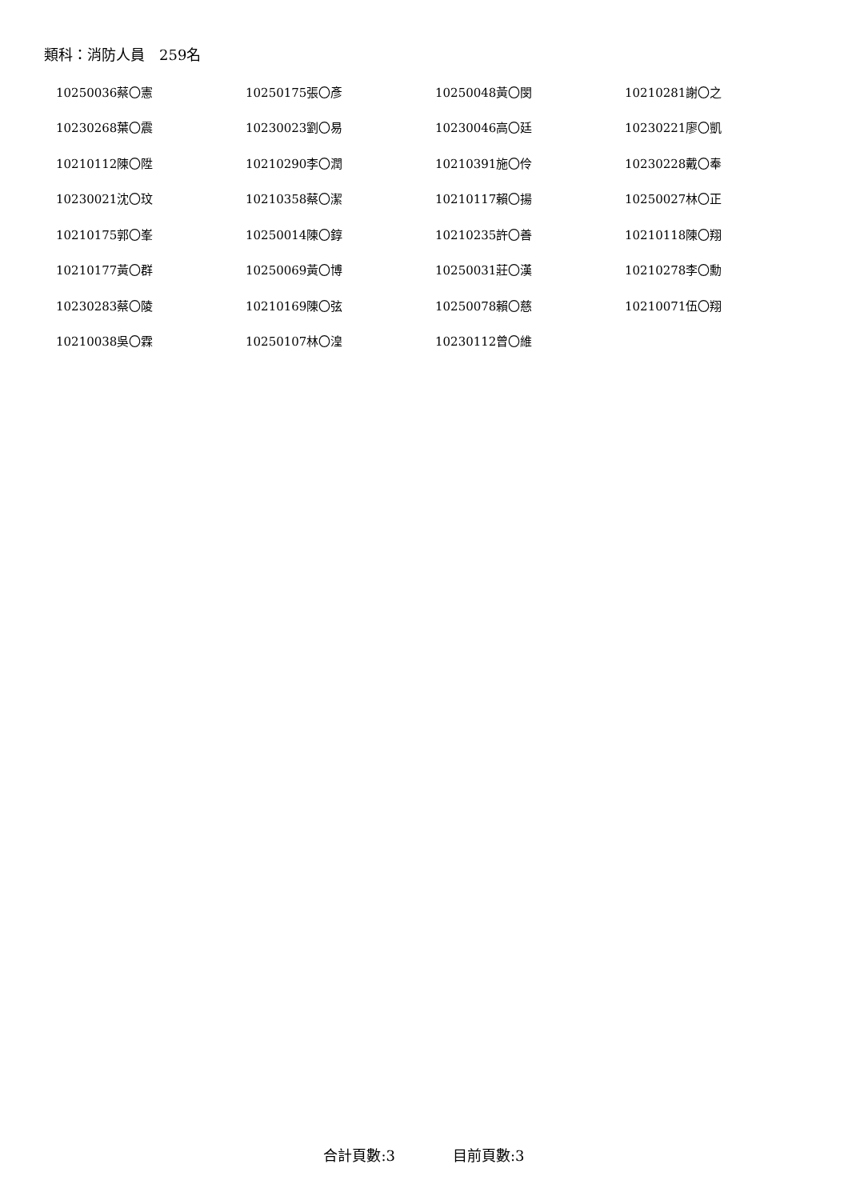類科：消防人員　259名
| 10250036蔡〇憲 | 10250175張〇彥 | 10250048黃〇閔 | 10210281謝〇之 |
| 10230268葉〇震 | 10230023劉〇易 | 10230046高〇廷 | 10230221廖〇凱 |
| 10210112陳〇陞 | 10210290李〇潤 | 10210391施〇伶 | 10230228戴〇奉 |
| 10230021沈〇玟 | 10210358蔡〇潔 | 10210117賴〇揚 | 10250027林〇正 |
| 10210175郭〇峯 | 10250014陳〇錞 | 10210235許〇善 | 10210118陳〇翔 |
| 10210177黃〇群 | 10250069黃〇博 | 10250031莊〇漢 | 10210278李〇勳 |
| 10230283蔡〇陵 | 10210169陳〇弦 | 10250078賴〇慈 | 10210071伍〇翔 |
| 10210038吳〇霖 | 10250107林〇湟 | 10230112曾〇維 | |
合計頁數:3　　　　目前頁數:3